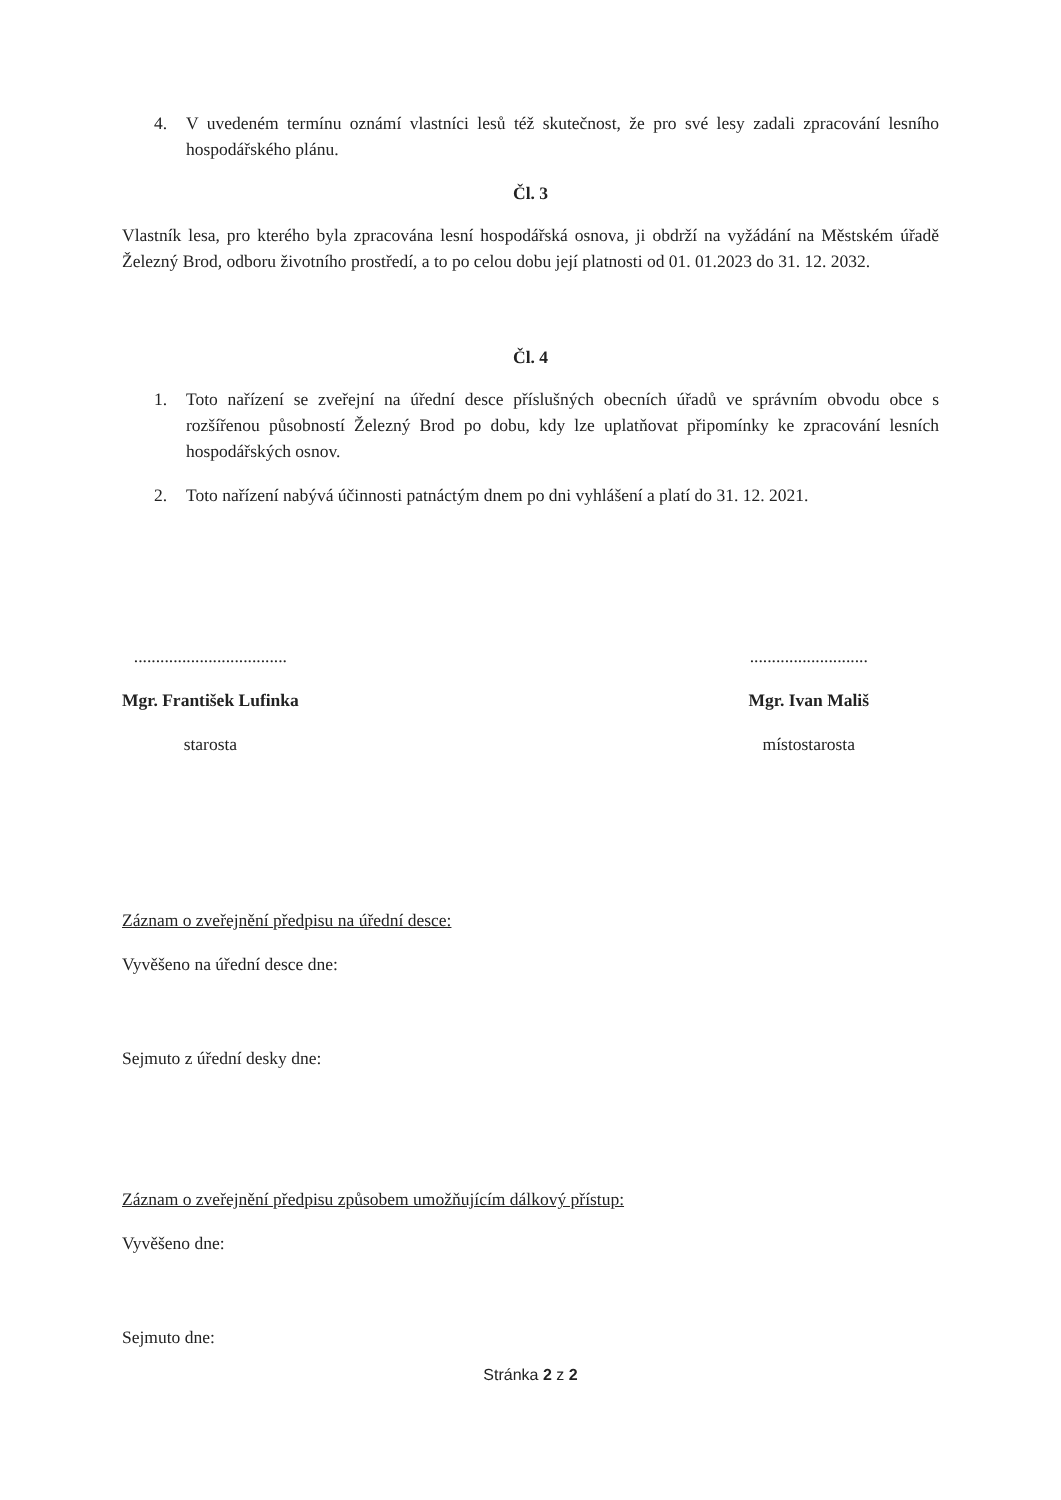4. V uvedeném termínu oznámí vlastníci lesů též skutečnost, že pro své lesy zadali zpracování lesního hospodářského plánu.
Čl. 3
Vlastník lesa, pro kterého byla zpracována lesní hospodářská osnova, ji obdrží na vyžádání na Městském úřadě Železný Brod, odboru životního prostředí, a to po celou dobu její platnosti od 01. 01.2023 do 31. 12. 2032.
Čl. 4
1. Toto nařízení se zveřejní na úřední desce příslušných obecních úřadů ve správním obvodu obce s rozšířenou působností Železný Brod po dobu, kdy lze uplatňovat připomínky ke zpracování lesních hospodářských osnov.
2. Toto nařízení nabývá účinnosti patnáctým dnem po dni vyhlášení a platí do 31. 12. 2021.
...................................
Mgr. František Lufinka
starosta
...........................
Mgr. Ivan Mališ
místostarosta
Záznam o zveřejnění předpisu na úřední desce:
Vyvěšeno na úřední desce dne:
Sejmuto z úřední desky dne:
Záznam o zveřejnění předpisu způsobem umožňujícím dálkový přístup:
Vyvěšeno dne:
Sejmuto dne:
Stránka 2 z 2